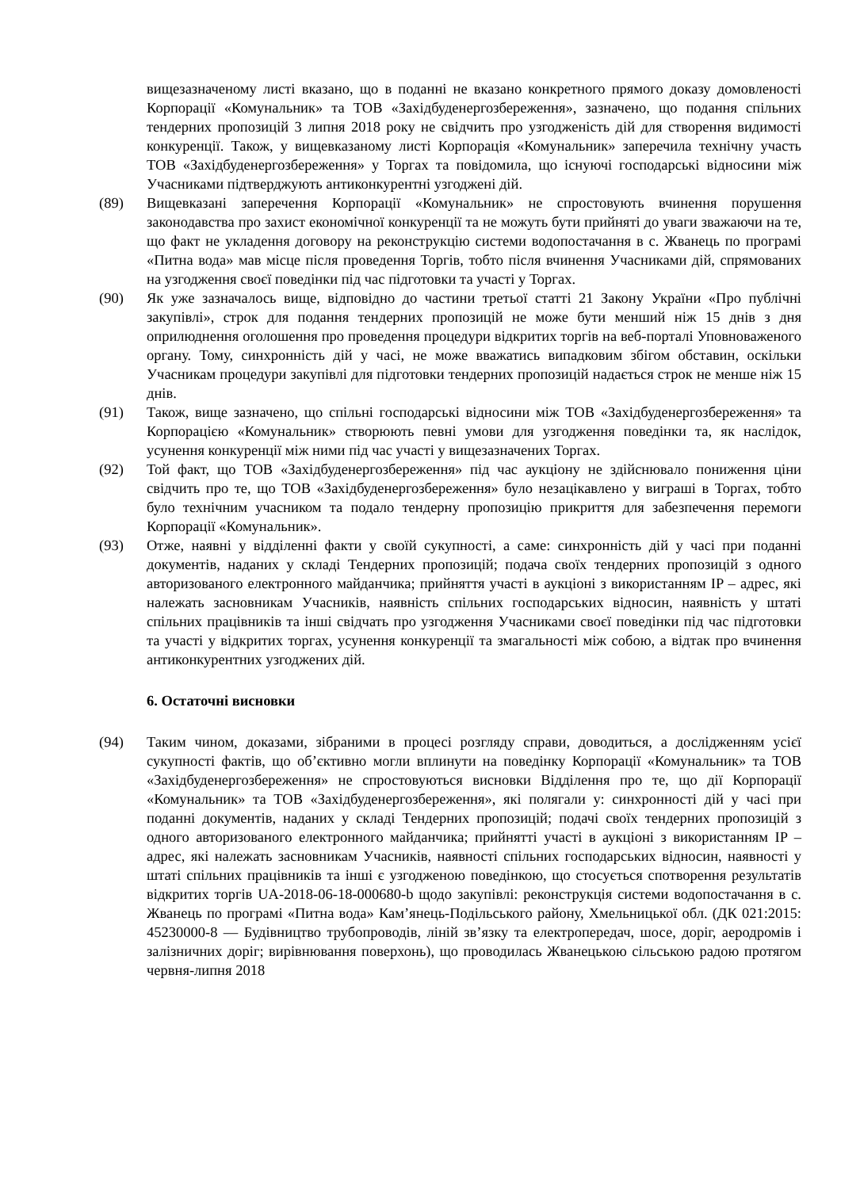вищезазначеному листі вказано, що в поданні не вказано конкретного прямого доказу домовленості Корпорації «Комунальник» та ТОВ «Західбуденергозбереження», зазначено, що подання спільних тендерних пропозицій 3 липня 2018 року не свідчить про узгодженість дій для створення видимості конкуренції. Також, у вищевказаному листі Корпорація «Комунальник» заперечила технічну участь ТОВ «Західбуденергозбереження» у Торгах та повідомила, що існуючі господарські відносини між Учасниками підтверджують антиконкурентні узгоджені дій.
(89) Вищевказані заперечення Корпорації «Комунальник» не спростовують вчинення порушення законодавства про захист економічної конкуренції та не можуть бути прийняті до уваги зважаючи на те, що факт не укладення договору на реконструкцію системи водопостачання в с. Жванець по програмі «Питна вода» мав місце після проведення Торгів, тобто після вчинення Учасниками дій, спрямованих на узгодження своєї поведінки під час підготовки та участі у Торгах.
(90) Як уже зазначалось вище, відповідно до частини третьої статті 21 Закону України «Про публічні закупівлі», строк для подання тендерних пропозицій не може бути менший ніж 15 днів з дня оприлюднення оголошення про проведення процедури відкритих торгів на веб-порталі Уповноваженого органу. Тому, синхронність дій у часі, не може вважатись випадковим збігом обставин, оскільки Учасникам процедури закупівлі для підготовки тендерних пропозицій надається строк не менше ніж 15 днів.
(91) Також, вище зазначено, що спільні господарські відносини між ТОВ «Західбуденергозбереження» та Корпорацією «Комунальник» створюють певні умови для узгодження поведінки та, як наслідок, усунення конкуренції між ними під час участі у вищезазначених Торгах.
(92) Той факт, що ТОВ «Західбуденергозбереження» під час аукціону не здійснювало пониження ціни свідчить про те, що ТОВ «Західбуденергозбереження» було незацікавлено у виграші в Торгах, тобто було технічним учасником та подало тендерну пропозицію прикриття для забезпечення перемоги Корпорації «Комунальник».
(93) Отже, наявні у відділенні факти у своїй сукупності, а саме: синхронність дій у часі при поданні документів, наданих у складі Тендерних пропозицій; подача своїх тендерних пропозицій з одного авторизованого електронного майданчика; прийняття участі в аукціоні з використанням IP – адрес, які належать засновникам Учасників, наявність спільних господарських відносин, наявність у штаті спільних працівників та інші свідчать про узгодження Учасниками своєї поведінки під час підготовки та участі у відкритих торгах, усунення конкуренції та змагальності між собою, а відтак про вчинення антиконкурентних узгоджених дій.
6. Остаточні висновки
(94) Таким чином, доказами, зібраними в процесі розгляду справи, доводиться, а дослідженням усієї сукупності фактів, що об’єктивно могли вплинути на поведінку Корпорації «Комунальник» та ТОВ «Західбуденергозбереження» не спростовуються висновки Відділення про те, що дії Корпорації «Комунальник» та ТОВ «Західбуденергозбереження», які полягали у: синхронності дій у часі при поданні документів, наданих у складі Тендерних пропозицій; подачі своїх тендерних пропозицій з одного авторизованого електронного майданчика; прийнятті участі в аукціоні з використанням IP – адрес, які належать засновникам Учасників, наявності спільних господарських відносин, наявності у штаті спільних працівників та інші є узгодженою поведінкою, що стосується спотворення результатів відкритих торгів UA-2018-06-18-000680-b щодо закупівлі: реконструкція системи водопостачання в с. Жванець по програмі «Питна вода» Кам’янець-Подільського району, Хмельницької обл. (ДК 021:2015: 45230000-8 — Будівництво трубопроводів, ліній зв’язку та електропередач, шосе, доріг, аеродромів і залізничних доріг; вирівнювання поверхонь), що проводилась Жванецькою сільською радою протягом червня-липня 2018